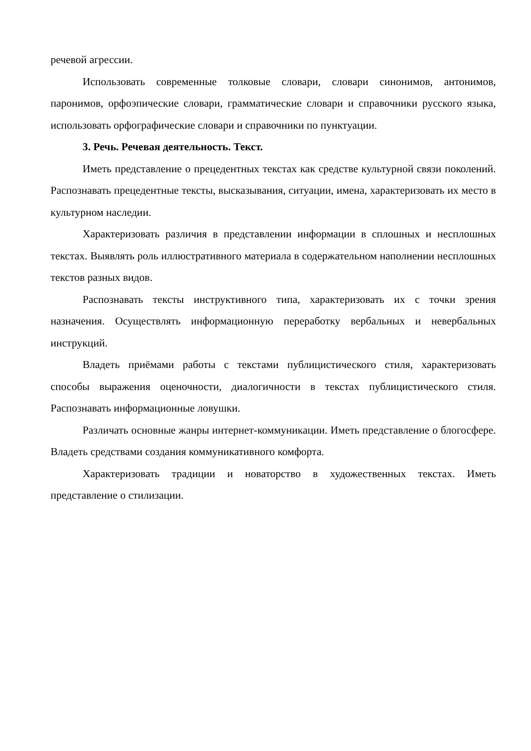речевой агрессии.
Использовать современные толковые словари, словари синонимов, антонимов, паронимов, орфоэпические словари, грамматические словари и справочники русского языка, использовать орфографические словари и справочники по пунктуации.
3. Речь. Речевая деятельность. Текст.
Иметь представление о прецедентных текстах как средстве культурной связи поколений. Распознавать прецедентные тексты, высказывания, ситуации, имена, характеризовать их место в культурном наследии.
Характеризовать различия в представлении информации в сплошных и несплошных текстах. Выявлять роль иллюстративного материала в содержательном наполнении несплошных текстов разных видов.
Распознавать тексты инструктивного типа, характеризовать их с точки зрения назначения. Осуществлять информационную переработку вербальных и невербальных инструкций.
Владеть приёмами работы с текстами публицистического стиля, характеризовать способы выражения оценочности, диалогичности в текстах публицистического стиля. Распознавать информационные ловушки.
Различать основные жанры интернет-коммуникации. Иметь представление о блогосфере. Владеть средствами создания коммуникативного комфорта.
Характеризовать традиции и новаторство в художественных текстах. Иметь представление о стилизации.